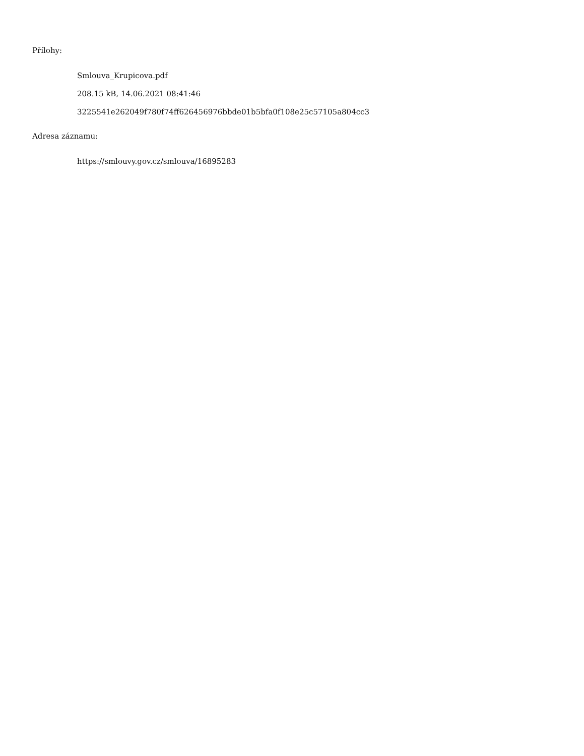Přílohy:
Smlouva_Krupicova.pdf
208.15 kB, 14.06.2021 08:41:46
3225541e262049f780f74ff626456976bbde01b5bfa0f108e25c57105a804cc3
Adresa záznamu:
https://smlouvy.gov.cz/smlouva/16895283